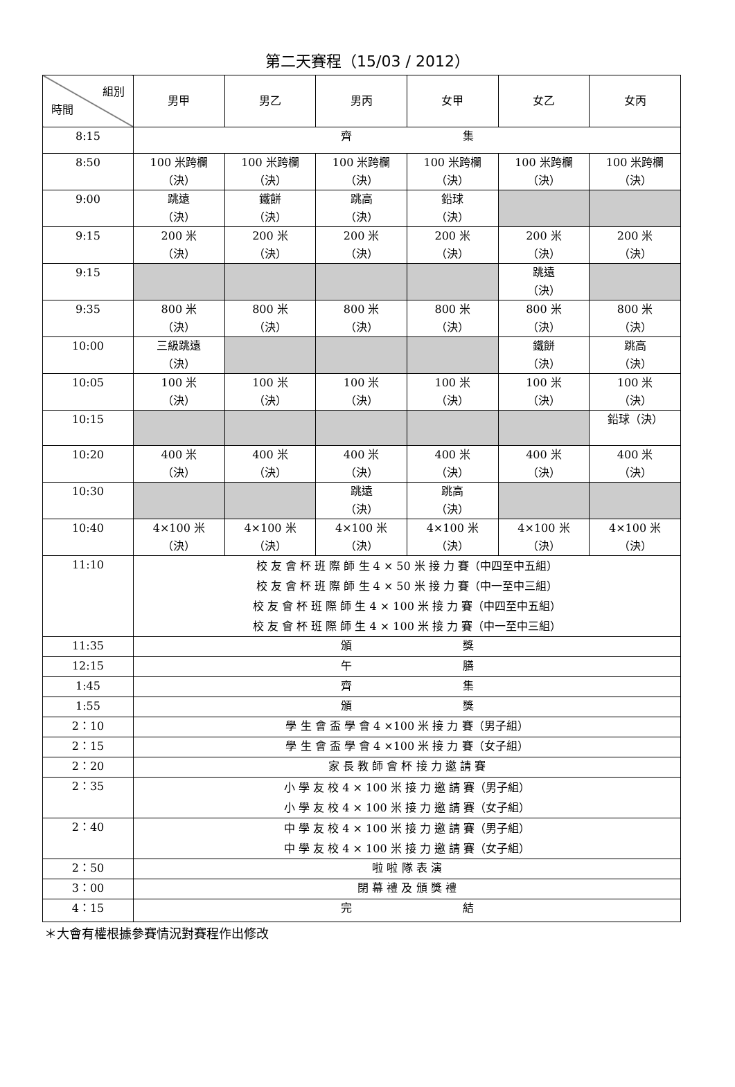第二天賽程（15/03 / 2012）
| 組別 時間 | 男甲 | 男乙 | 男丙 | 女甲 | 女乙 | 女丙 |
| --- | --- | --- | --- | --- | --- | --- |
| 8:15 | 齊 集 | | | | | |
| 8:50 | 100 米跨欄 （決） | 100 米跨欄 （決） | 100 米跨欄 （決） | 100 米跨欄 （決） | 100 米跨欄 （決） | 100 米跨欄 （決） |
| 9:00 | 跳遠 （決） | 鐵餅 （決） | 跳高 （決） | 鉛球 （決） | | |
| 9:15 | 200 米 （決） | 200 米 （決） | 200 米 （決） | 200 米 （決） | 200 米 （決） | 200 米 （決） |
| 9:15 | | | | | 跳遠 （決） | |
| 9:35 | 800 米 （決） | 800 米 （決） | 800 米 （決） | 800 米 （決） | 800 米 （決） | 800 米 （決） |
| 10:00 | 三級跳遠 （決） | | | | 鐵餅 （決） | 跳高 （決） |
| 10:05 | 100 米 （決） | 100 米 （決） | 100 米 （決） | 100 米 （決） | 100 米 （決） | 100 米 （決） |
| 10:15 | | | | | | 鉛球（決） |
| 10:20 | 400 米 （決） | 400 米 （決） | 400 米 （決） | 400 米 （決） | 400 米 （決） | 400 米 （決） |
| 10:30 | | | 跳遠 （決） | 跳高 （決） | | |
| 10:40 | 4×100 米 （決） | 4×100 米 （決） | 4×100 米 （決） | 4×100 米 （決） | 4×100 米 （決） | 4×100 米 （決） |
| 11:10 | 校 友 會 杯 班 際 師 生 4 × 50 米 接 力 賽（中四至中五組） 校 友 會 杯 班 際 師 生 4 × 50 米 接 力 賽（中一至中三組） 校 友 會 杯 班 際 師 生 4 × 100 米 接 力 賽（中四至中五組） 校 友 會 杯 班 際 師 生 4 × 100 米 接 力 賽（中一至中三組） | | | | | |
| 11:35 | 頒 獎 | | | | | |
| 12:15 | 午 膳 | | | | | |
| 1:45 | 齊 集 | | | | | |
| 1:55 | 頒 獎 | | | | | |
| 2：10 | 學 生 會 盃 學 會 4 ×100 米 接 力 賽（男子組） | | | | | |
| 2：15 | 學 生 會 盃 學 會 4 ×100 米 接 力 賽（女子組） | | | | | |
| 2：20 | 家 長 教 師 會 杯 接 力 邀 請 賽 | | | | | |
| 2：35 | 小 學 友 校 4 × 100 米 接 力 邀 請 賽（男子組） 小 學 友 校 4 × 100 米 接 力 邀 請 賽（女子組） | | | | | |
| 2：40 | 中 學 友 校 4 × 100 米 接 力 邀 請 賽（男子組） 中 學 友 校 4 × 100 米 接 力 邀 請 賽（女子組） | | | | | |
| 2：50 | 啦 啦 隊 表 演 | | | | | |
| 3：00 | 閉 幕 禮 及 頒 獎 禮 | | | | | |
| 4：15 | 完 結 | | | | | |
＊大會有權根據參賽情況對賽程作出修改